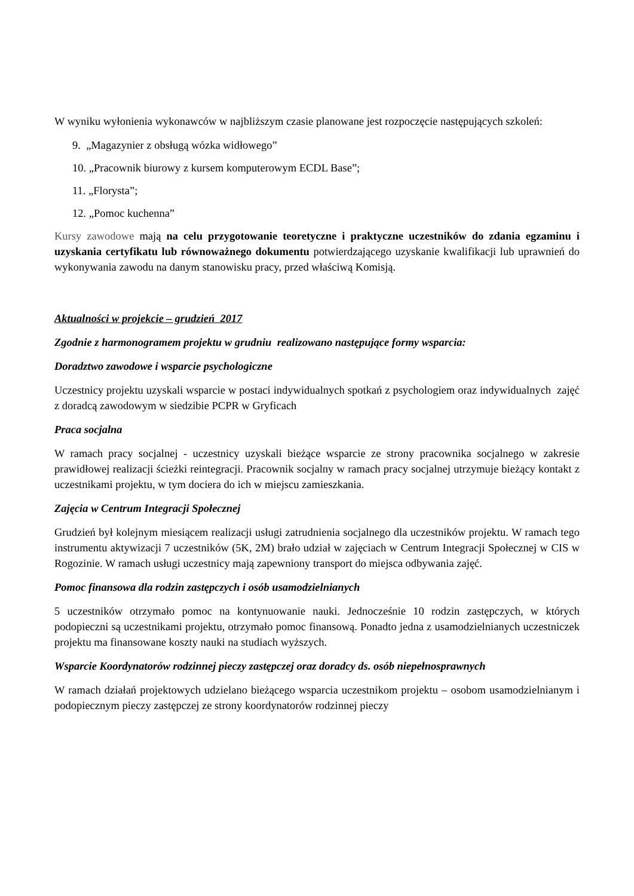W wyniku wyłonienia wykonawców w najbliższym czasie planowane jest rozpoczęcie następujących szkoleń:
9. „Magazynier z obsługą wózka widłowego”
10. „Pracownik biurowy z kursem komputerowym ECDL Base”;
11. „Florysta”;
12. „Pomoc kuchenna”
Kursy zawodowe mają na celu przygotowanie teoretyczne i praktyczne uczestników do zdania egzaminu i uzyskania certyfikatu lub równoważnego dokumentu potwierdzającego uzyskanie kwalifikacji lub uprawnień do wykonywania zawodu na danym stanowisku pracy, przed właściwą Komisją.
Aktualności w projekcie – grudzień 2017
Zgodnie z harmonogramem projektu w grudniu realizowano następujące formy wsparcia:
Doradztwo zawodowe i wsparcie psychologiczne
Uczestnicy projektu uzyskali wsparcie w postaci indywidualnych spotkań z psychologiem oraz indywidualnych zajęć z doradcą zawodowym w siedzibie PCPR w Gryficach
Praca socjalna
W ramach pracy socjalnej - uczestnicy uzyskali bieżące wsparcie ze strony pracownika socjalnego w zakresie prawidłowej realizacji ścieżki reintegracji. Pracownik socjalny w ramach pracy socjalnej utrzymuje bieżący kontakt z uczestnikami projektu, w tym dociera do ich w miejscu zamieszkania.
Zajęcia w Centrum Integracji Społecznej
Grudzień był kolejnym miesiącem realizacji usługi zatrudnienia socjalnego dla uczestników projektu. W ramach tego instrumentu aktywizacji 7 uczestników (5K, 2M) brało udział w zajęciach w Centrum Integracji Społecznej w CIS w Rogozinie. W ramach usługi uczestnicy mają zapewniony transport do miejsca odbywania zajęć.
Pomoc finansowa dla rodzin zastępczych i osób usamodzielnianych
5 uczestników otrzymało pomoc na kontynuowanie nauki. Jednocześnie 10 rodzin zastępczych, w których podopieczni są uczestnikami projektu, otrzymało pomoc finansową. Ponadto jedna z usamodzielnianych uczestniczek projektu ma finansowane koszty nauki na studiach wyższych.
Wsparcie Koordynatorów rodzinnej pieczy zastępczej oraz doradcy ds. osób niepełnosprawnych
W ramach działań projektowych udzielano bieżącego wsparcia uczestnikom projektu – osobom usamodzielnianym i podopiecznym pieczy zastępczej ze strony koordynatorów rodzinnej pieczy